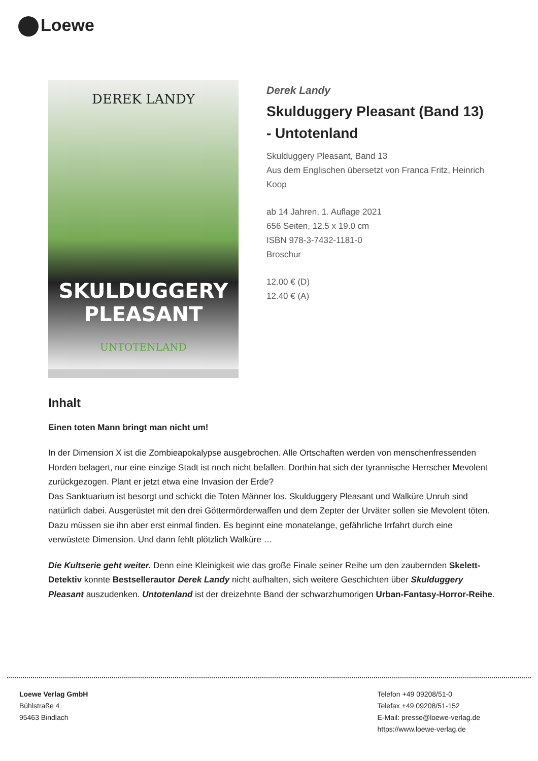Loewe
DEREK LANDY
SKULDUGGERY PLEASANT
UNTOTENLAND
Derek Landy
Skulduggery Pleasant (Band 13) - Untotenland
Skulduggery Pleasant, Band 13
Aus dem Englischen übersetzt von Franca Fritz, Heinrich Koop
ab 14 Jahren, 1. Auflage 2021
656 Seiten, 12.5 x 19.0 cm
ISBN 978-3-7432-1181-0
Broschur
12.00 € (D)
12.40 € (A)
Inhalt
Einen toten Mann bringt man nicht um!
In der Dimension X ist die Zombieapokalypse ausgebrochen. Alle Ortschaften werden von menschenfressenden Horden belagert, nur eine einzige Stadt ist noch nicht befallen. Dorthin hat sich der tyrannische Herrscher Mevolent zurückgezogen. Plant er jetzt etwa eine Invasion der Erde?
Das Sanktuarium ist besorgt und schickt die Toten Männer los. Skulduggery Pleasant und Walküre Unruh sind natürlich dabei. Ausgerüstet mit den drei Göttermörderwaffen und dem Zepter der Urväter sollen sie Mevolent töten. Dazu müssen sie ihn aber erst einmal finden. Es beginnt eine monatelange, gefährliche Irrfahrt durch eine verwüstete Dimension. Und dann fehlt plötzlich Walküre …
Die Kultserie geht weiter. Denn eine Kleinigkeit wie das große Finale seiner Reihe um den zaubernden Skelett-Detektiv konnte Bestsellerautor Derek Landy nicht aufhalten, sich weitere Geschichten über Skulduggery Pleasant auszudenken. Untotenland ist der dreizehnte Band der schwarzhumorigen Urban-Fantasy-Horror-Reihe.
Loewe Verlag GmbH
Bühlstraße 4
95463 Bindlach
Telefon +49 09208/51-0
Telefax +49 09208/51-152
E-Mail: presse@loewe-verlag.de
https://www.loewe-verlag.de